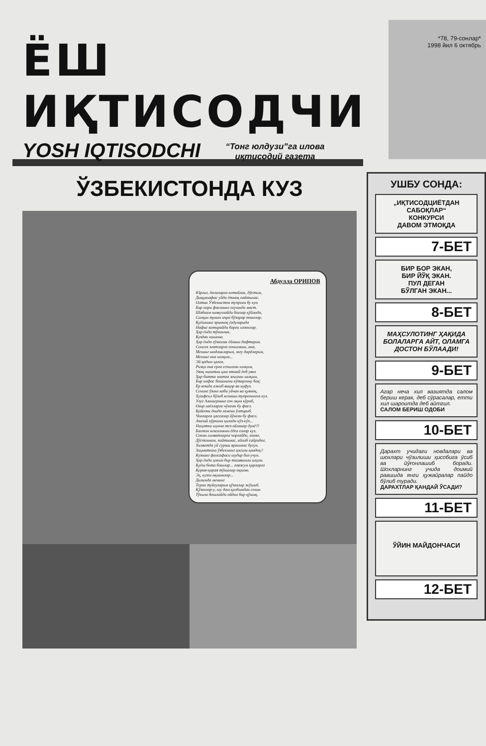ЁШ ИҚТИСОДЧИ
YOSH IQTISODCHI
“Тонг юлдузи”га илова
иқтисодий газета
*78, 79-сонлар*
1998 йил 6 октябрь
ЎЗБЕКИСТОНДА КУЗ
Абдулла ОРИПОВ
Юргил, далаларга кетайлик, дўстим,
Диққанафас уйда ётмоқ пайтимас.
Олтин Ўзбекистон тупроғи бу кун
Бир пари фаслнинг оғушида маст.
Шабнам шовуллайди боғлар қўйнида,
Салқин туман ичра бўзарар тонглар.
Қуёшнинг эринчоқ ёғдуларида
Нафис ялтирайди барги хазонлар.
Ҳар ёнда тўкинлик,
Куздан нишона.
Ҳар ёнда гўзаллик ёймиш дафтарин.
Сонсиз эгатларга сочилмиш, ана,
Менинг шодликларим, эзгу дардларим,
Менинг она халқим...
Эй қадим ҳалол,
Ризқи она ерга сепилган халқим,
Увоқ чигитни ҳам этмай деб увол
Ҳар битта эгатга эгилган халқим,
Бир нафас бошингни кўтаргину боқ:
Ер юзида ажиб виқор ва нуфуз.
Сенинг ўзинг каби уйчан ва қувноқ,
Хушфеъл бўлиб келмиш тупроғингга куз.
Улуғ Алишернинг соч оқин кўриб,
Оғир хаёлларга чўмган бу фасл.
Қайғочи ёнида ғамгин ўлтириб,
Чолларга ҳассалар йўнган бу фасл,
Азалий кўркини қилади кўз-кўз...
Наҳотки шунча тез айланар дунё?!
Бахтли кексаликни ёдга солар куз,
Сокин хилватларга чорлайди, аммо,
Дўстгинам, пайтимас, айлаб сайрибоғ,
Хилватда уй суриш ярашмас бугун.
Заҳматкаш ўзбекнинг ҳосили қандоқ?
Кузнинг фалсафаси шудир биз учун.
Ҳар ёнда ҳоким бир ташвишли илҳом.
Қуёш бота бошлар... гавжум қирларга
Қорая-қорая тўшалар оқшом.
Эҳ, кузги оқшомлар...
Дилимда менинг
Теран туйғуларим қўзғалар жўшиб.
Қўзғалар-у, шу дам қалбимдан секин
Тўкила бошлайди ойдин бир қўшиқ.
УШБУ СОНДА:
„ИҚТИСОДЦИЁТДАН САБОҚЛАР“
КОНКУРСИ
ДАВОМ ЭТМОҚДА
7-БЕТ
БИР БОР ЭКАН,
БИР ЙЎҚ ЭКАН.
ПУЛ ДЕГАН
БЎЛГАН ЭКАН...
8-БЕТ
МАҲСУЛОТИНГ ҲАҚИДА БОЛАЛАРГА АЙТ, ОЛАМГА ДОСТОН БЎЛААДИ!
9-БЕТ
Агар неча хил вазиятда салом бериш керак, деб сўрасалар, етти хил шароитда деб айтгил.
САЛОМ БЕРИШ ОДОБИ
10-БЕТ
Дарахт учидаги новдалари ва шохлари чўзилиши ҳисобига ўсиб ва йўғонлашиб боради. Шохларнинг учида доимий равишда янги ҳужайралар пайдо бўлиб туради.
ДАРАХТЛАР ҚАНДАЙ ЎСАДИ?
11-БЕТ
ЎЙИН МАЙДОНЧАСИ
12-БЕТ